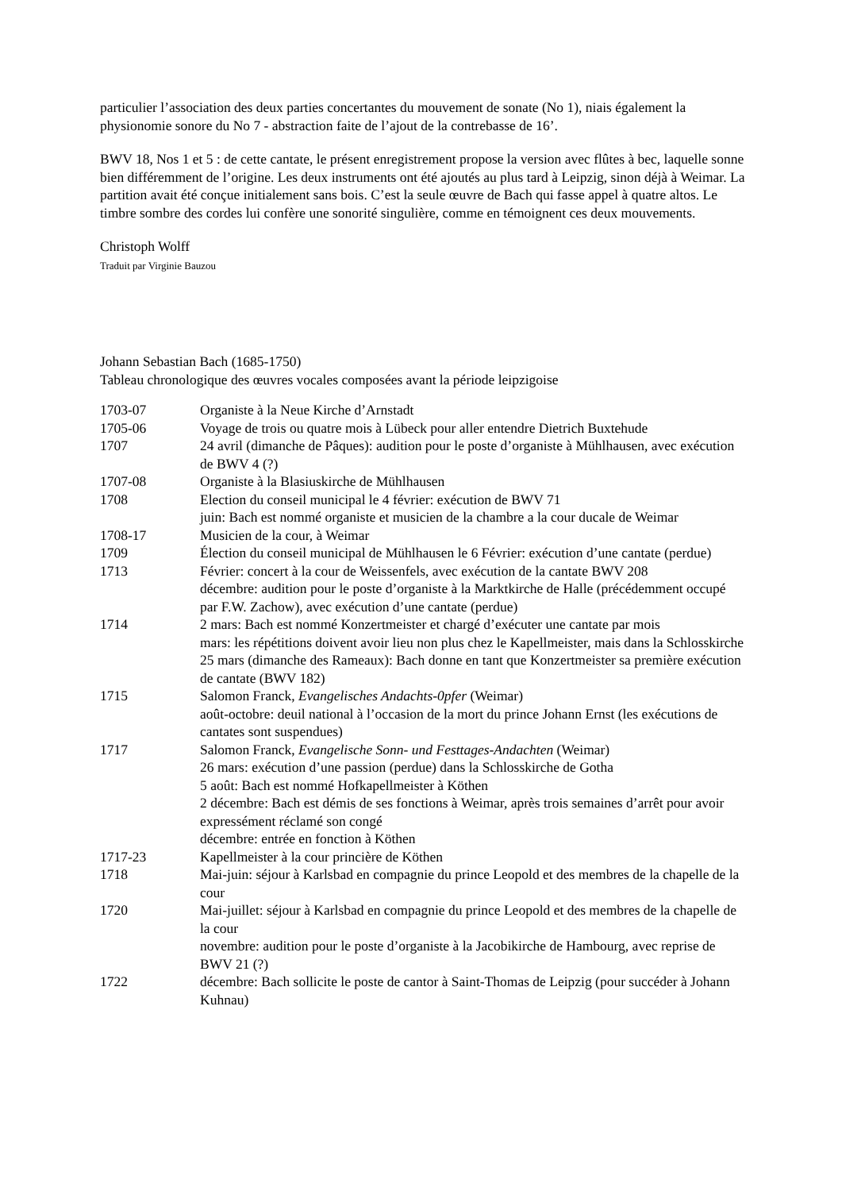particulier l’association des deux parties concertantes du mouvement de sonate (No 1), niais également la physionomie sonore du No 7 - abstraction faite de l’ajout de la contrebasse de 16’.
BWV 18, Nos 1 et 5 : de cette cantate, le présent enregistrement propose la version avec flûtes à bec, laquelle sonne bien différemment de l’origine. Les deux instruments ont été ajoutés au plus tard à Leipzig, sinon déjà à Weimar. La partition avait été conçue initialement sans bois. C’est la seule œuvre de Bach qui fasse appel à quatre altos. Le timbre sombre des cordes lui confère une sonorité singulière, comme en témoignent ces deux mouvements.
Christoph Wolff
Traduit par Virginie Bauzou
Johann Sebastian Bach (1685-1750)
Tableau chronologique des œuvres vocales composées avant la période leipzigoise
| 1703-07 | Organiste à la Neue Kirche d’Arnstadt |
| 1705-06 | Voyage de trois ou quatre mois à Lübeck pour aller entendre Dietrich Buxtehude |
| 1707 | 24 avril (dimanche de Pâques): audition pour le poste d’organiste à Mühlhausen, avec exécution de BWV 4 (?) |
| 1707-08 | Organiste à la Blasiuskirche de Mühlhausen |
| 1708 | Election du conseil municipal le 4 février: exécution de BWV 71 juin: Bach est nommé organiste et musicien de la chambre a la cour ducale de Weimar |
| 1708-17 | Musicien de la cour, à Weimar |
| 1709 | Élection du conseil municipal de Mühlhausen le 6 Février: exécution d’une cantate (perdue) |
| 1713 | Février: concert à la cour de Weissenfels, avec exécution de la cantate BWV 208 décembre: audition pour le poste d’organiste à la Marktkirche de Halle (précédemment occupé par F.W. Zachow), avec exécution d’une cantate (perdue) |
| 1714 | 2 mars: Bach est nommé Konzertmeister et chargé d’exécuter une cantate par mois mars: les répétitions doivent avoir lieu non plus chez le Kapellmeister, mais dans la Schlosskirche 25 mars (dimanche des Rameaux): Bach donne en tant que Konzertmeister sa première exécution de cantate (BWV 182) |
| 1715 | Salomon Franck, Evangelisches Andachts-0pfer (Weimar) août-octobre: deuil national à l’occasion de la mort du prince Johann Ernst (les exécutions de cantates sont suspendues) |
| 1717 | Salomon Franck, Evangelische Sonn- und Festtages-Andachten (Weimar) 26 mars: exécution d’une passion (perdue) dans la Schlosskirche de Gotha 5 août: Bach est nommé Hofkapellmeister à Köthen 2 décembre: Bach est démis de ses fonctions à Weimar, après trois semaines d’arrêt pour avoir expressément réclamé son congé décembre: entrée en fonction à Köthen |
| 1717-23 | Kapellmeister à la cour princière de Köthen |
| 1718 | Mai-juin: séjour à Karlsbad en compagnie du prince Leopold et des membres de la chapelle de la cour |
| 1720 | Mai-juillet: séjour à Karlsbad en compagnie du prince Leopold et des membres de la chapelle de la cour novembre: audition pour le poste d’organiste à la Jacobikirche de Hambourg, avec reprise de BWV 21 (?) |
| 1722 | décembre: Bach sollicite le poste de cantor à Saint-Thomas de Leipzig (pour succéder à Johann Kuhnau) |